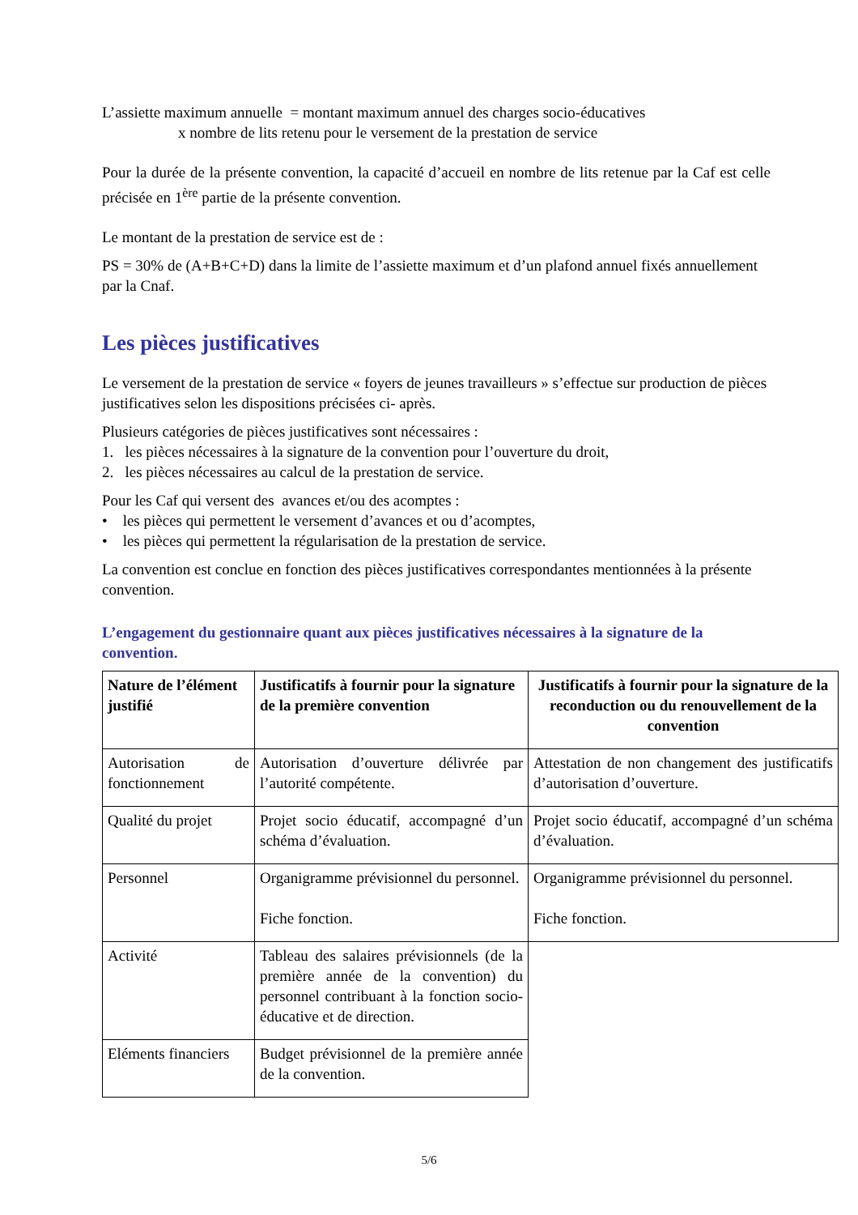L’assiette maximum annuelle = montant maximum annuel des charges socio-éducatives
x nombre de lits retenu pour le versement de la prestation de service
Pour la durée de la présente convention, la capacité d’accueil en nombre de lits retenue par la Caf est celle précisée en 1<sup>ère</sup> partie de la présente convention.
Le montant de la prestation de service est de :
PS = 30% de (A+B+C+D) dans la limite de l’assiette maximum et d’un plafond annuel fixés annuellement par la Cnaf.
Les pièces justificatives
Le versement de la prestation de service « foyers de jeunes travailleurs » s’effectue sur production de pièces justificatives selon les dispositions précisées ci- après.
Plusieurs catégories de pièces justificatives sont nécessaires :
1. les pièces nécessaires à la signature de la convention pour l’ouverture du droit,
2. les pièces nécessaires au calcul de la prestation de service.
Pour les Caf qui versent des avances et/ou des acomptes :
• les pièces qui permettent le versement d’avances et ou d’acomptes,
• les pièces qui permettent la régularisation de la prestation de service.
La convention est conclue en fonction des pièces justificatives correspondantes mentionnées à la présente convention.
L’engagement du gestionnaire quant aux pièces justificatives nécessaires à la signature de la convention.
| Nature de l’élément justifié | Justificatifs à fournir pour la signature de la première convention | Justificatifs à fournir pour la signature de la reconduction ou du renouvellement de la convention |
| --- | --- | --- |
| Autorisation de fonctionnement | Autorisation d’ouverture délivrée par l’autorité compétente. | Attestation de non changement des justificatifs d’autorisation d’ouverture. |
| Qualité du projet | Projet socio éducatif, accompagné d’un schéma d’évaluation. | Projet socio éducatif, accompagné d’un schéma d’évaluation. |
| Personnel | Organigramme prévisionnel du personnel. Fiche fonction. | Organigramme prévisionnel du personnel. Fiche fonction. |
| Activité | Tableau des salaires prévisionnels (de la première année de la convention) du personnel contribuant à la fonction socio-éducative et de direction. | |
| Eléments financiers | Budget prévisionnel de la première année de la convention. | |
5/6